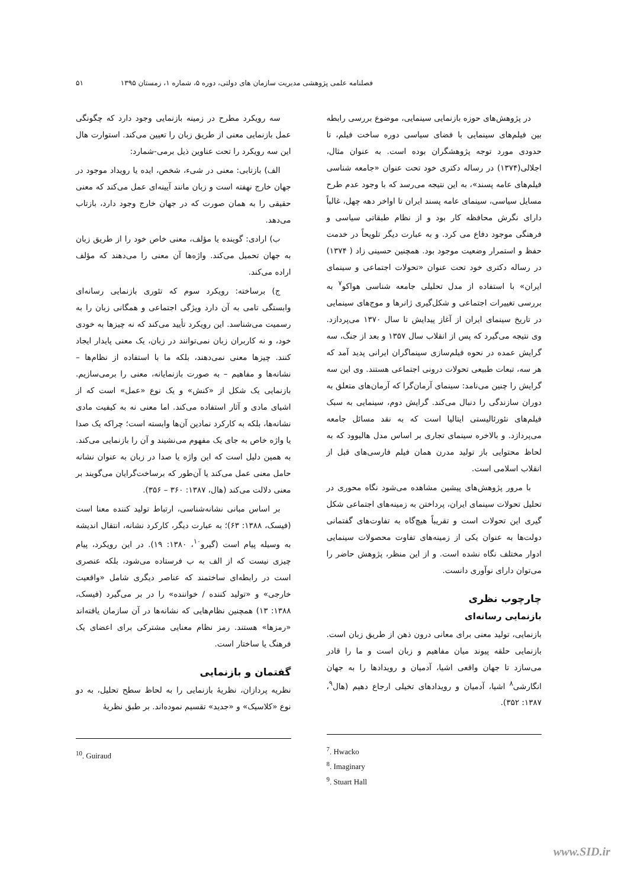فصلنامه علمی پژوهشی مدیریت سازمان های دولتی، دوره ۵، شماره ۱، زمستان ۱۳۹۵ ۵۱
در پژوهش‌های حوزه بازنمایی سینمایی، موضوع بررسی رابطه بین فیلم‌های سینمایی با فضای سیاسی دوره ساخت فیلم، تا حدودی مورد توجه پژوهشگران بوده است. به عنوان مثال، اجلالی(۱۳۷۴) در رساله دکتری خود تحت عنوان «جامعه شناسی فیلم‌های عامه پسند»، به این نتیجه می‌رسد که با وجود عدم طرح مسایل سیاسی، سینمای عامه پسند ایران تا اواخر دهه چهل، غالباً دارای نگرش محافظه کار بود و از نظام طبقاتی سیاسی و فرهنگی موجود دفاع می کرد. و به عبارت دیگر تلویحاً در خدمت حفظ و استمرار وضعیت موجود بود. همچنین حسینی زاد ( ۱۳۷۴) در رساله دکتری خود تحت عنوان «تحولات اجتماعی و سینمای ایران» با استفاده از مدل تحلیلی جامعه شناسی هواکو<sup>۷</sup> به بررسی تغییرات اجتماعی و شکل‌گیری ژانرها و موج‌های سینمایی در تاریخ سینمای ایران از آغاز پیدایش تا سال ۱۳۷۰ می‌پردازد. وی نتیجه می‌گیرد که پس از انقلاب سال ۱۳۵۷ و بعد از جنگ، سه گرایش عمده در نحوه فیلم‌سازی سینماگران ایرانی پدید آمد که هر سه، تبعات طبیعی تحولات درونی اجتماعی هستند. وی این سه گرایش را چنین می‌نامد: سینمای آرمان‌گرا که آرمان‌های متعلق به دوران سازندگی را دنبال می‌کند. گرایش دوم، سینمایی به سبک فیلم‌های نئورئالیستی ایتالیا است که به نقد مسائل جامعه می‌پردازد. و بالاخره سینمای تجاری بر اساس مدل هالیوود که به لحاظ محتوایی باز تولید مدرن همان فیلم فارسی‌های قبل از انقلاب اسلامی است.
با مرور پژوهش‌های پیشین مشاهده می‌شود نگاه محوری در تحلیل تحولات سینمای ایران، پرداختن به زمینه‌های اجتماعی شکل گیری این تحولات است و تقریباً هیچ‌گاه به تفاوت‌های گفتمانی دولت‌ها به عنوان یکی از زمینه‌های تفاوت محصولات سینمایی ادوار مختلف نگاه نشده است. و از این منظر، پژوهش حاضر را می‌توان دارای نوآوری دانست.
چارچوب نظری
بازنمایی رسانه‌ای
بازنمایی، تولید معنی برای معانی درون ذهن از طریق زبان است. بازنمایی حلقه پیوند میان مفاهیم و زبان است و ما را قادر می‌سازد تا جهان واقعی اشیا، آدمیان و رویدادها را به جهان انگارشی<sup>۸</sup> اشیا، آدمیان و رویدادهای تخیلی ارجاع دهیم (هال<sup>۹</sup>، ۱۳۸۷: ۳۵۲).
<sup>7</sup>. Hwacko
<sup>8</sup>. Imaginary
<sup>9</sup>. Stuart Hall
سه رویکرد مطرح در زمینه بازنمایی وجود دارد که چگونگی عمل بازنمایی معنی از طریق زبان را تعیین می‌کند. استوارت هال این سه رویکرد را تحت عناوین ذیل برمی-شمارد:
الف) بازتابی: معنی در شیء، شخص، ایده یا رویداد موجود در جهان خارج نهفته است و زبان مانند آیینه‌ای عمل می‌کند که معنی حقیقی را به همان صورت که در جهان خارج وجود دارد، بازتاب می‌دهد.
ب) ارادی: گوینده یا مؤلف، معنی خاص خود را از طریق زبان به جهان تحمیل می‌کند. واژه‌ها آن معنی را می‌دهند که مؤلف اراده می‌کند.
ج) برساخته: رویکرد سوم که تئوری بازنمایی رسانه‌ای وابستگی تامی به آن دارد ویژگی اجتماعی و همگانی زبان را به رسمیت می‌شناسد. این رویکرد تأیید می‌کند که نه چیزها به خودی خود، و نه کاربران زبان نمی‌توانند در زبان، یک معنی پایدار ایجاد کنند. چیزها معنی نمی‌دهند، بلکه ما با استفاده از نظام‌ها – نشانه‌ها و مفاهیم – به صورت بازنمایانه، معنی را برمی‌سازیم. بازنمایی یک شکل از «کنش» و یک نوع «عمل» است که از اشیای مادی و آثار استفاده می‌کند. اما معنی نه به کیفیت مادی نشانه‌ها، بلکه به کارکرد نمادین آن‌ها وابسته است؛ چراکه یک صدا یا واژه خاص به جای یک مفهوم می‌نشیند و آن را بازنمایی می‌کند. به همین دلیل است که این واژه یا صدا در زبان به عنوان نشانه حامل معنی عمل می‌کند یا آن‌طور که برساخت‌گرایان می‌گویند بر معنی دلالت می‌کند (هال، ۱۳۸۷: ۳۶۰ – ۳۵۶).
بر اساس مبانی نشانه‌شناسی، ارتباط تولید کننده معنا است (فیسک، ۱۳۸۸: ۶۳)؛ به عبارت دیگر، کارکرد نشانه، انتقال اندیشه به وسیله پیام است (گیرو<sup>۱۰</sup>، ۱۳۸۰: ۱۹). در این رویکرد، پیام چیزی نیست که از الف به ب فرستاده می‌شود، بلکه عنصری است در رابطه‌ای ساختمند که عناصر دیگری شامل «واقعیت خارجی» و «تولید کننده / خواننده» را در بر می‌گیرد (فیسک، ۱۳۸۸: ۱۳) همچنین نظام‌هایی که نشانه‌ها در آن سازمان یافته‌اند «رمزها» هستند. رمز نظام معنایی مشترکی برای اعضای یک فرهنگ یا ساختار است.
گفتمان و بازنمایی
نظریه پردازان، نظریهٔ بازنمایی را به لحاظ سطح تحلیل، به دو نوع «کلاسیک» و «جدید» تقسیم نموده‌اند. بر طبق نظریهٔ
<sup>10</sup>. Guiraud
www.SID.ir